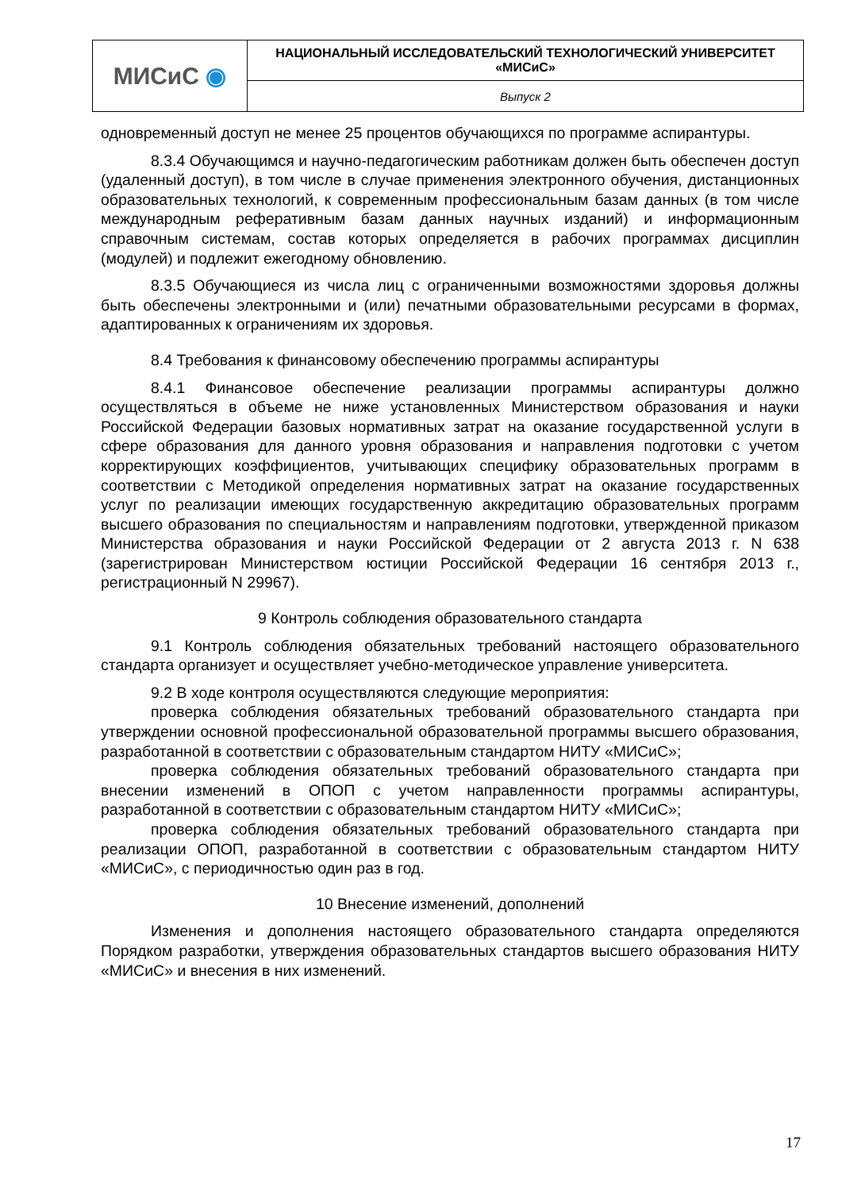| МИСиС ◉ | НАЦИОНАЛЬНЫЙ ИССЛЕДОВАТЕЛЬСКИЙ ТЕХНОЛОГИЧЕСКИЙ УНИВЕРСИТЕТ «МИСиС» |
| | Выпуск 2 |
одновременный доступ не менее 25 процентов обучающихся по программе аспирантуры.
8.3.4 Обучающимся и научно-педагогическим работникам должен быть обеспечен доступ (удаленный доступ), в том числе в случае применения электронного обучения, дистанционных образовательных технологий, к современным профессиональным базам данных (в том числе международным реферативным базам данных научных изданий) и информационным справочным системам, состав которых определяется в рабочих программах дисциплин (модулей) и подлежит ежегодному обновлению.
8.3.5 Обучающиеся из числа лиц с ограниченными возможностями здоровья должны быть обеспечены электронными и (или) печатными образовательными ресурсами в формах, адаптированных к ограничениям их здоровья.
8.4 Требования к финансовому обеспечению программы аспирантуры
8.4.1 Финансовое обеспечение реализации программы аспирантуры должно осуществляться в объеме не ниже установленных Министерством образования и науки Российской Федерации базовых нормативных затрат на оказание государственной услуги в сфере образования для данного уровня образования и направления подготовки с учетом корректирующих коэффициентов, учитывающих специфику образовательных программ в соответствии с Методикой определения нормативных затрат на оказание государственных услуг по реализации имеющих государственную аккредитацию образовательных программ высшего образования по специальностям и направлениям подготовки, утвержденной приказом Министерства образования и науки Российской Федерации от 2 августа 2013 г. N 638 (зарегистрирован Министерством юстиции Российской Федерации 16 сентября 2013 г., регистрационный N 29967).
9 Контроль соблюдения образовательного стандарта
9.1 Контроль соблюдения обязательных требований настоящего образовательного стандарта организует и осуществляет учебно-методическое управление университета.
9.2 В ходе контроля осуществляются следующие мероприятия:
проверка соблюдения обязательных требований образовательного стандарта при утверждении основной профессиональной образовательной программы высшего образования, разработанной в соответствии с образовательным стандартом НИТУ «МИСиС»;
проверка соблюдения обязательных требований образовательного стандарта при внесении изменений в ОПОП с учетом направленности программы аспирантуры, разработанной в соответствии с образовательным стандартом НИТУ «МИСиС»;
проверка соблюдения обязательных требований образовательного стандарта при реализации ОПОП, разработанной в соответствии с образовательным стандартом НИТУ «МИСиС», с периодичностью один раз в год.
10 Внесение изменений, дополнений
Изменения и дополнения настоящего образовательного стандарта определяются Порядком разработки, утверждения образовательных стандартов высшего образования НИТУ «МИСиС» и внесения в них изменений.
17